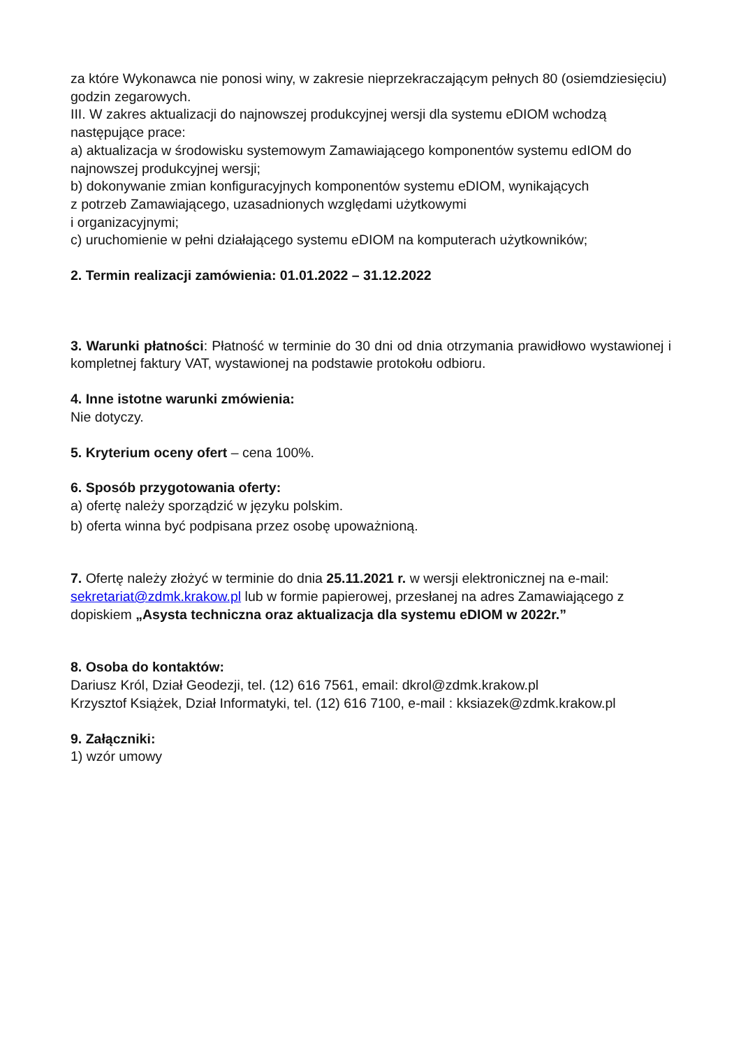za które Wykonawca nie ponosi winy, w zakresie nieprzekraczającym pełnych 80 (osiemdziesięciu) godzin zegarowych.
III. W zakres aktualizacji do najnowszej produkcyjnej wersji dla systemu eDIOM wchodzą następujące prace:
a) aktualizacja w środowisku systemowym Zamawiającego komponentów systemu edIOM do najnowszej produkcyjnej wersji;
b) dokonywanie zmian konfiguracyjnych komponentów systemu eDIOM, wynikających
z potrzeb Zamawiającego, uzasadnionych względami użytkowymi
i organizacyjnymi;
c) uruchomienie w pełni działającego systemu eDIOM na komputerach użytkowników;
2. Termin realizacji zamówienia: 01.01.2022 – 31.12.2022
3. Warunki płatności: Płatność w terminie do 30 dni od dnia otrzymania prawidłowo wystawionej i kompletnej faktury VAT, wystawionej na podstawie protokołu odbioru.
4. Inne istotne warunki zmówienia:
Nie dotyczy.
5. Kryterium oceny ofert – cena 100%.
6. Sposób przygotowania oferty:
a) ofertę należy sporządzić w języku polskim.
b) oferta winna być podpisana przez osobę upoważnioną.
7. Ofertę należy złożyć w terminie do dnia 25.11.2021 r. w wersji elektronicznej na e-mail: sekretariat@zdmk.krakow.pl lub w formie papierowej, przesłanej na adres Zamawiającego z dopiskiem „Asysta techniczna oraz aktualizacja dla systemu eDIOM w 2022r.”
8. Osoba do kontaktów:
Dariusz Król, Dział Geodezji, tel. (12) 616 7561, email: dkrol@zdmk.krakow.pl
Krzysztof Książek, Dział Informatyki, tel. (12) 616 7100, e-mail : kksiazek@zdmk.krakow.pl
9. Załączniki:
1) wzór umowy